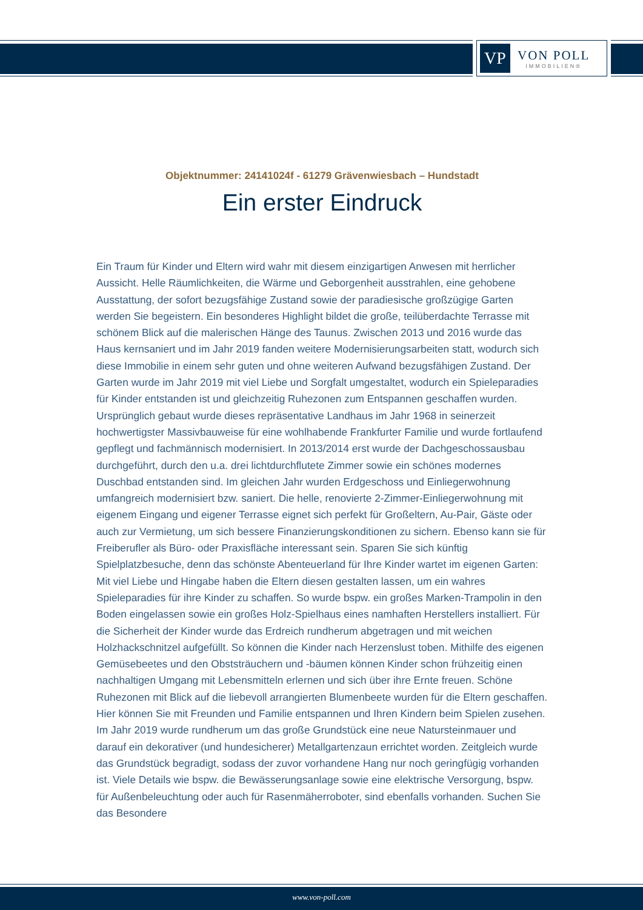VP
VON POLL
IMMOBILIEN®
Objektnummer: 24141024f - 61279 Grävenwiesbach – Hundstadt
Ein erster Eindruck
Ein Traum für Kinder und Eltern wird wahr mit diesem einzigartigen Anwesen mit herrlicher Aussicht. Helle Räumlichkeiten, die Wärme und Geborgenheit ausstrahlen, eine gehobene Ausstattung, der sofort bezugsfähige Zustand sowie der paradiesische großzügige Garten werden Sie begeistern. Ein besonderes Highlight bildet die große, teilüberdachte Terrasse mit schönem Blick auf die malerischen Hänge des Taunus. Zwischen 2013 und 2016 wurde das Haus kernsaniert und im Jahr 2019 fanden weitere Modernisierungsarbeiten statt, wodurch sich diese Immobilie in einem sehr guten und ohne weiteren Aufwand bezugsfähigen Zustand. Der Garten wurde im Jahr 2019 mit viel Liebe und Sorgfalt umgestaltet, wodurch ein Spieleparadies für Kinder entstanden ist und gleichzeitig Ruhezonen zum Entspannen geschaffen wurden. Ursprünglich gebaut wurde dieses repräsentative Landhaus im Jahr 1968 in seinerzeit hochwertigster Massivbauweise für eine wohlhabende Frankfurter Familie und wurde fortlaufend gepflegt und fachmännisch modernisiert. In 2013/2014 erst wurde der Dachgeschossausbau durchgeführt, durch den u.a. drei lichtdurchflutete Zimmer sowie ein schönes modernes Duschbad entstanden sind. Im gleichen Jahr wurden Erdgeschoss und Einliegerwohnung umfangreich modernisiert bzw. saniert. Die helle, renovierte 2-Zimmer-Einliegerwohnung mit eigenem Eingang und eigener Terrasse eignet sich perfekt für Großeltern, Au-Pair, Gäste oder auch zur Vermietung, um sich bessere Finanzierungskonditionen zu sichern. Ebenso kann sie für Freiberufler als Büro- oder Praxisfläche interessant sein. Sparen Sie sich künftig Spielplatzbesuche, denn das schönste Abenteuerland für Ihre Kinder wartet im eigenen Garten: Mit viel Liebe und Hingabe haben die Eltern diesen gestalten lassen, um ein wahres Spieleparadies für ihre Kinder zu schaffen. So wurde bspw. ein großes Marken-Trampolin in den Boden eingelassen sowie ein großes Holz-Spielhaus eines namhaften Herstellers installiert. Für die Sicherheit der Kinder wurde das Erdreich rundherum abgetragen und mit weichen Holzhackschnitzel aufgefüllt. So können die Kinder nach Herzenslust toben. Mithilfe des eigenen Gemüsebeetes und den Obststräuchern und -bäumen können Kinder schon frühzeitig einen nachhaltigen Umgang mit Lebensmitteln erlernen und sich über ihre Ernte freuen. Schöne Ruhezonen mit Blick auf die liebevoll arrangierten Blumenbeete wurden für die Eltern geschaffen. Hier können Sie mit Freunden und Familie entspannen und Ihren Kindern beim Spielen zusehen. Im Jahr 2019 wurde rundherum um das große Grundstück eine neue Natursteinmauer und darauf ein dekorativer (und hundesicherer) Metallgartenzaun errichtet worden. Zeitgleich wurde das Grundstück begradigt, sodass der zuvor vorhandene Hang nur noch geringfügig vorhanden ist. Viele Details wie bspw. die Bewässerungsanlage sowie eine elektrische Versorgung, bspw. für Außenbeleuchtung oder auch für Rasenmäherroboter, sind ebenfalls vorhanden. Suchen Sie das Besondere
www.von-poll.com